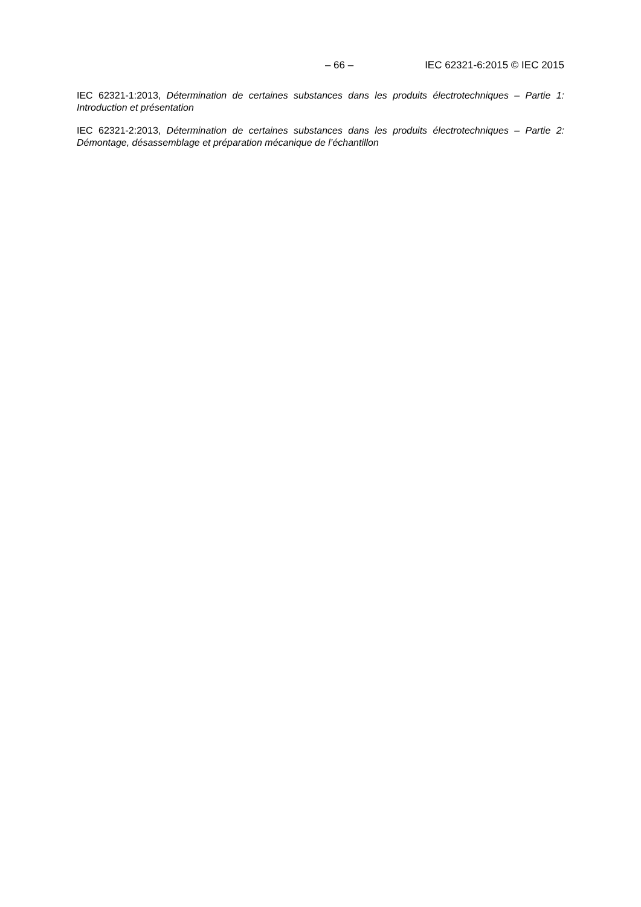– 66 – IEC 62321-6:2015 © IEC 2015
IEC 62321-1:2013, Détermination de certaines substances dans les produits électrotechniques – Partie 1: Introduction et présentation
IEC 62321-2:2013, Détermination de certaines substances dans les produits électrotechniques – Partie 2: Démontage, désassemblage et préparation mécanique de l’échantillon